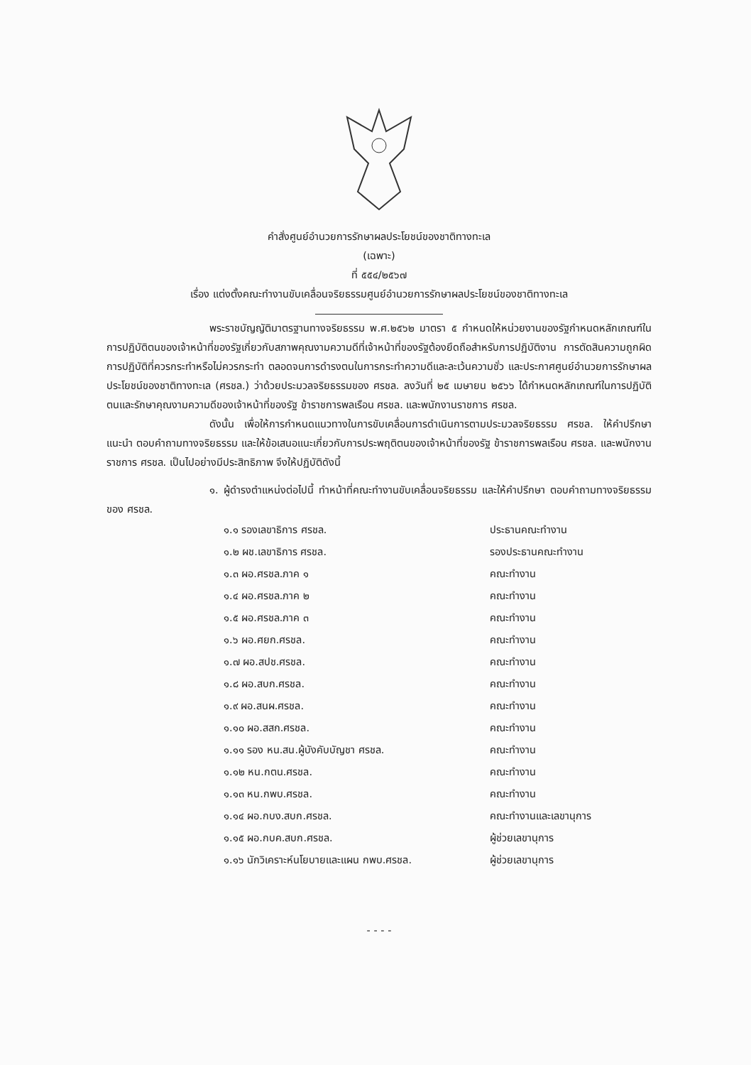คำสั่งศูนย์อำนวยการรักษาผลประโยชน์ของชาติทางทะเล
(เฉพาะ)
ที่ ๕๕๔/๒๕๖๗
เรื่อง แต่งตั้งคณะทำงานขับเคลื่อนจริยธรรมศูนย์อำนวยการรักษาผลประโยชน์ของชาติทางทะเล
พระราชบัญญัติมาตรฐานทางจริยธรรม พ.ศ.๒๕๖๒ มาตรา ๕ กำหนดให้หน่วยงานของรัฐกำหนดหลักเกณฑ์ในการปฏิบัติตนของเจ้าหน้าที่ของรัฐเกี่ยวกับสภาพคุณงามความดีที่เจ้าหน้าที่ของรัฐต้องยึดถือสำหรับการปฏิบัติงาน การตัดสินความถูกผิด การปฏิบัติที่ควรกระทำหรือไม่ควรกระทำ ตลอดจนการดำรงตนในการกระทำความดีและละเว้นความชั่ว และประกาศศูนย์อำนวยการรักษาผลประโยชน์ของชาติทางทะเล (ศรชล.) ว่าด้วยประมวลจริยธรรมของ ศรชล. ลงวันที่ ๒๕ เมษายน ๒๕๖๖ ได้กำหนดหลักเกณฑ์ในการปฏิบัติตนและรักษาคุณงามความดีของเจ้าหน้าที่ของรัฐ ข้าราชการพลเรือน ศรชล. และพนักงานราชการ ศรชล.
ดังนั้น เพื่อให้การกำหนดแนวทางในการขับเคลื่อนการดำเนินการตามประมวลจริยธรรม ศรชล. ให้คำปรึกษา แนะนำ ตอบคำถามทางจริยธรรม และให้ข้อเสนอแนะเกี่ยวกับการประพฤติตนของเจ้าหน้าที่ของรัฐ ข้าราชการพลเรือน ศรชล. และพนักงานราชการ ศรชล. เป็นไปอย่างมีประสิทธิภาพ จึงให้ปฏิบัติดังนี้
๑. ผู้ดำรงตำแหน่งต่อไปนี้ ทำหน้าที่คณะทำงานขับเคลื่อนจริยธรรม และให้คำปรึกษา ตอบคำถามทางจริยธรรมของ ศรชล.
| ๑.๑ รองเลขาธิการ ศรชล. | ประธานคณะทำงาน |
| ๑.๒ ผช.เลขาธิการ ศรชล. | รองประธานคณะทำงาน |
| ๑.๓ ผอ.ศรชล.ภาค ๑ | คณะทำงาน |
| ๑.๔ ผอ.ศรชล.ภาค ๒ | คณะทำงาน |
| ๑.๕ ผอ.ศรชล.ภาค ๓ | คณะทำงาน |
| ๑.๖ ผอ.ศยก.ศรชล. | คณะทำงาน |
| ๑.๗ ผอ.สปช.ศรชล. | คณะทำงาน |
| ๑.๘ ผอ.สบก.ศรชล. | คณะทำงาน |
| ๑.๙ ผอ.สนผ.ศรชล. | คณะทำงาน |
| ๑.๑๐ ผอ.สสก.ศรชล. | คณะทำงาน |
| ๑.๑๑ รอง หน.สน.ผู้บังคับบัญชา ศรชล. | คณะทำงาน |
| ๑.๑๒ หน.กตน.ศรชล. | คณะทำงาน |
| ๑.๑๓ หน.กพบ.ศรชล. | คณะทำงาน |
| ๑.๑๔ ผอ.กบง.สบก.ศรชล. | คณะทำงานและเลขานุการ |
| ๑.๑๕ ผอ.กบค.สบก.ศรชล. | ผู้ช่วยเลขานุการ |
| ๑.๑๖ นักวิเคราะห์นโยบายและแผน กพบ.ศรชล. | ผู้ช่วยเลขานุการ |
- - - -